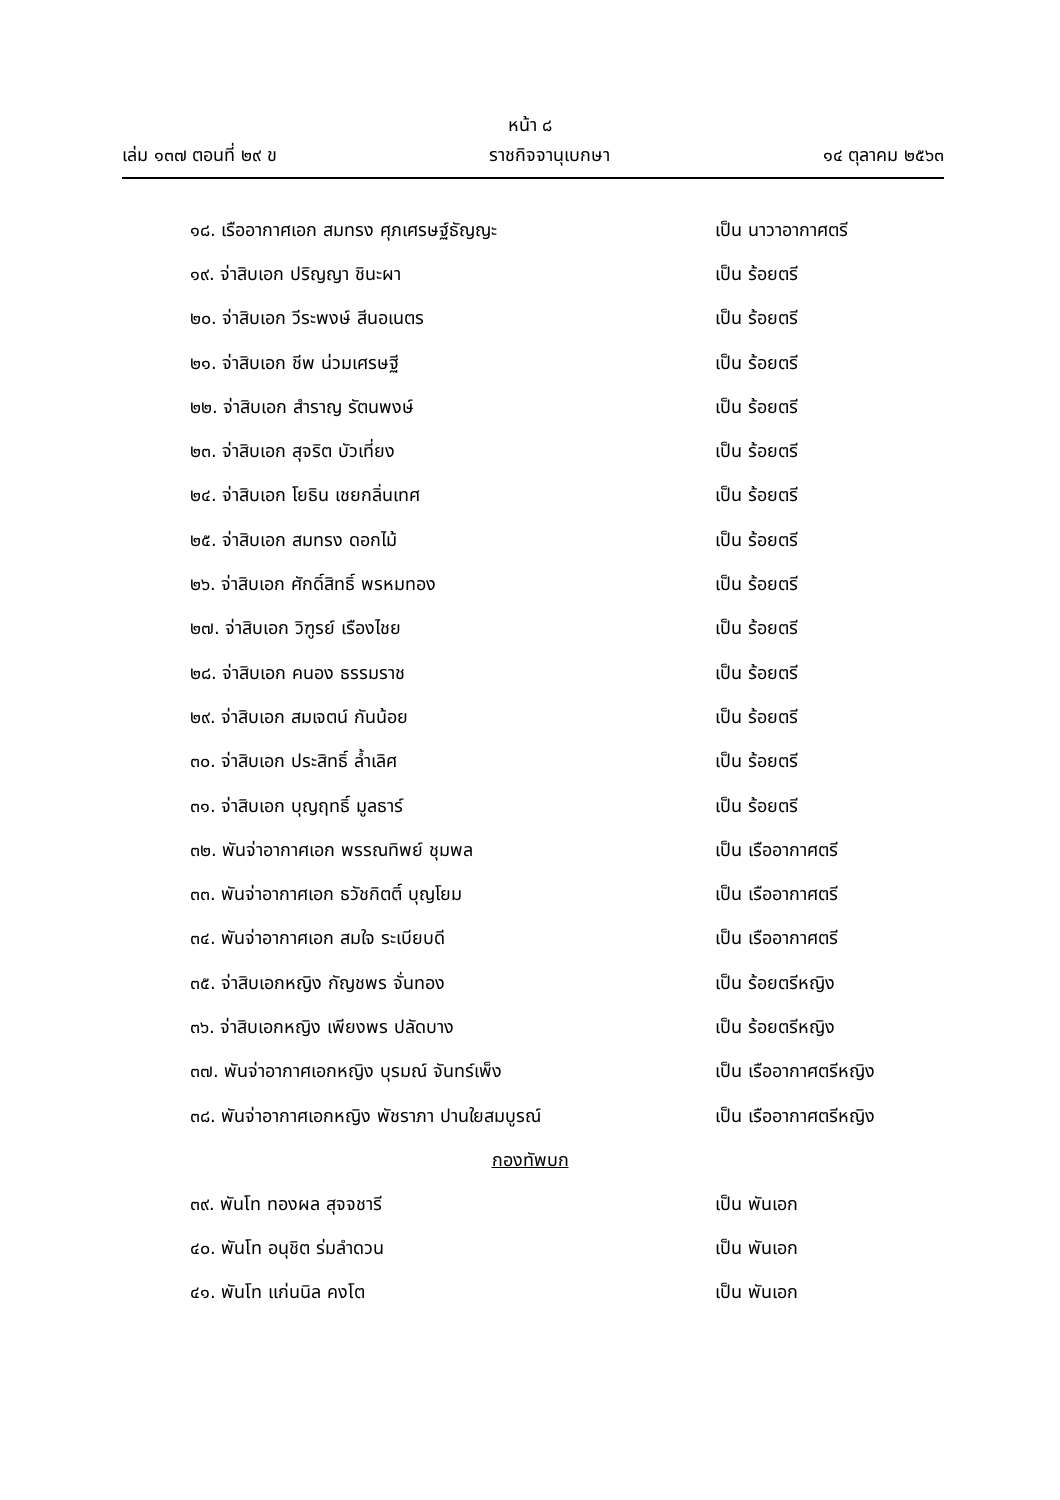หน้า ๘
เล่ม ๑๓๗ ตอนที่ ๒๙ ข ราชกิจจานุเบกษา ๑๔ ตุลาคม ๒๕๖๓
๑๘. เรืออากาศเอก สมทรง ศุภเศรษฐ์ธัญญะ เป็น นาวาอากาศตรี
๑๙. จ่าสิบเอก ปริญญา ชินะผา เป็น ร้อยตรี
๒๐. จ่าสิบเอก วีระพงษ์ สีนอเนตร เป็น ร้อยตรี
๒๑. จ่าสิบเอก ชีพ น่วมเศรษฐี เป็น ร้อยตรี
๒๒. จ่าสิบเอก สำราญ รัตนพงษ์ เป็น ร้อยตรี
๒๓. จ่าสิบเอก สุจริต บัวเที่ยง เป็น ร้อยตรี
๒๔. จ่าสิบเอก โยธิน เชยกลิ่นเทศ เป็น ร้อยตรี
๒๕. จ่าสิบเอก สมทรง ดอกไม้ เป็น ร้อยตรี
๒๖. จ่าสิบเอก ศักดิ์สิทธิ์ พรหมทอง เป็น ร้อยตรี
๒๗. จ่าสิบเอก วิฑูรย์ เรืองไชย เป็น ร้อยตรี
๒๘. จ่าสิบเอก คนอง ธรรมราช เป็น ร้อยตรี
๒๙. จ่าสิบเอก สมเจตน์ กันน้อย เป็น ร้อยตรี
๓๐. จ่าสิบเอก ประสิทธิ์ ล้ำเลิศ เป็น ร้อยตรี
๓๑. จ่าสิบเอก บุญฤทธิ์ มูลธาร์ เป็น ร้อยตรี
๓๒. พันจ่าอากาศเอก พรรณทิพย์ ชุมพล เป็น เรืออากาศตรี
๓๓. พันจ่าอากาศเอก ธวัชกิตติ์ บุญโยม เป็น เรืออากาศตรี
๓๔. พันจ่าอากาศเอก สมใจ ระเบียบดี เป็น เรืออากาศตรี
๓๕. จ่าสิบเอกหญิง กัญชพร จั่นทอง เป็น ร้อยตรีหญิง
๓๖. จ่าสิบเอกหญิง เพียงพร ปลัดบาง เป็น ร้อยตรีหญิง
๓๗. พันจ่าอากาศเอกหญิง บุรมณ์ จันทร์เพ็ง เป็น เรืออากาศตรีหญิง
๓๘. พันจ่าอากาศเอกหญิง พัชราภา ปานใยสมบูรณ์ เป็น เรืออากาศตรีหญิง
กองทัพบก
๓๙. พันโท ทองผล สุจจชารี เป็น พันเอก
๔๐. พันโท อนุชิต ร่มลำดวน เป็น พันเอก
๔๑. พันโท แก่นนิล คงโต เป็น พันเอก